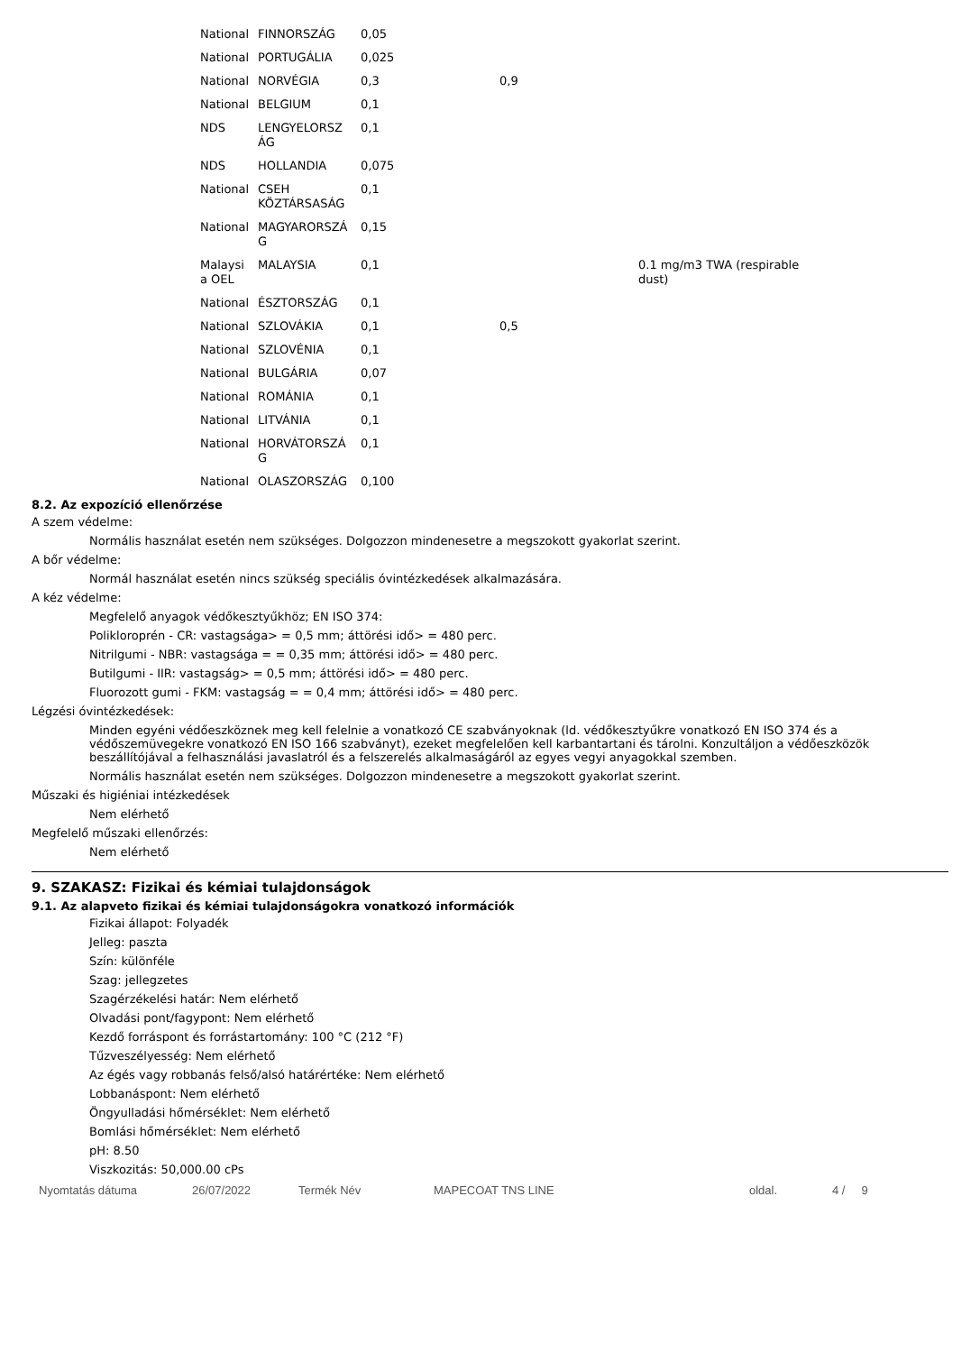| National | FINNORSZÁG | 0,05 | | |
| National | PORTUGÁLIA | 0,025 | | |
| National | NORVÉGIA | 0,3 | 0,9 | |
| National | BELGIUM | 0,1 | | |
| NDS | LENGYELORSZ ÁG | 0,1 | | |
| NDS | HOLLANDIA | 0,075 | | |
| National | CSEH KÖZTÁRSASÁG | 0,1 | | |
| National | MAGYARORSZÁ G | 0,15 | | |
| Malaysi a OEL | MALAYSIA | 0,1 | | 0.1 mg/m3 TWA (respirable dust) |
| National | ÉSZTORSZÁG | 0,1 | | |
| National | SZLOVÁKIA | 0,1 | 0,5 | |
| National | SZLOVÉNIA | 0,1 | | |
| National | BULGÁRIA | 0,07 | | |
| National | ROMÁNIA | 0,1 | | |
| National | LITVÁNIA | 0,1 | | |
| National | HORVÁTORSZÁ G | 0,1 | | |
| National | OLASZORSZÁG | 0,100 | | |
8.2. Az expozíció ellenőrzése
A szem védelme:
Normális használat esetén nem szükséges. Dolgozzon mindenesetre a megszokott gyakorlat szerint.
A bőr védelme:
Normál használat esetén nincs szükség speciális óvintézkedések alkalmazására.
A kéz védelme:
Megfelelő anyagok védőkesztyűkhöz; EN ISO 374:
Polikloroprén - CR: vastagsága> = 0,5 mm; áttörési idő> = 480 perc.
Nitrilgumi - NBR: vastagsága = = 0,35 mm; áttörési idő> = 480 perc.
Butilgumi - IIR: vastagság> = 0,5 mm; áttörési idő> = 480 perc.
Fluorozott gumi - FKM: vastagság = = 0,4 mm; áttörési idő> = 480 perc.
Légzési óvintézkedések:
Minden egyéni védőeszköznek meg kell felelnie a vonatkozó CE szabványoknak (ld. védőkesztyűkre vonatkozó EN ISO 374 és a védőszemüvegekre vonatkozó EN ISO 166 szabványt), ezeket megfelelően kell karbantartani és tárolni. Konzultáljon a védőeszközök beszállítójával a felhasználási javaslatról és a felszerelés alkalmaságáról az egyes vegyi anyagokkal szemben.
Normális használat esetén nem szükséges. Dolgozzon mindenesetre a megszokott gyakorlat szerint.
Műszaki és higiéniai intézkedések
Nem elérhető
Megfelelő műszaki ellenőrzés:
Nem elérhető
9. SZAKASZ: Fizikai és kémiai tulajdonságok
9.1. Az alapveto fizikai és kémiai tulajdonságokra vonatkozó információk
Fizikai állapot: Folyadék
Jelleg: paszta
Szín: különféle
Szag: jellegzetes
Szagérzékelési határ: Nem elérhető
Olvadási pont/fagypont: Nem elérhető
Kezdő forráspont és forrástartomány: 100 °C (212 °F)
Tűzveszélyesség: Nem elérhető
Az égés vagy robbanás felső/alsó határértéke: Nem elérhető
Lobbanáspont: Nem elérhető
Öngyulladási hőmérséklet: Nem elérhető
Bomlási hőmérséklet: Nem elérhető
pH: 8.50
Viszkozitás: 50,000.00 cPs
Nyomtatás dátuma 26/07/2022 Termék Név MAPECOAT TNS LINE oldal. 4 / 9